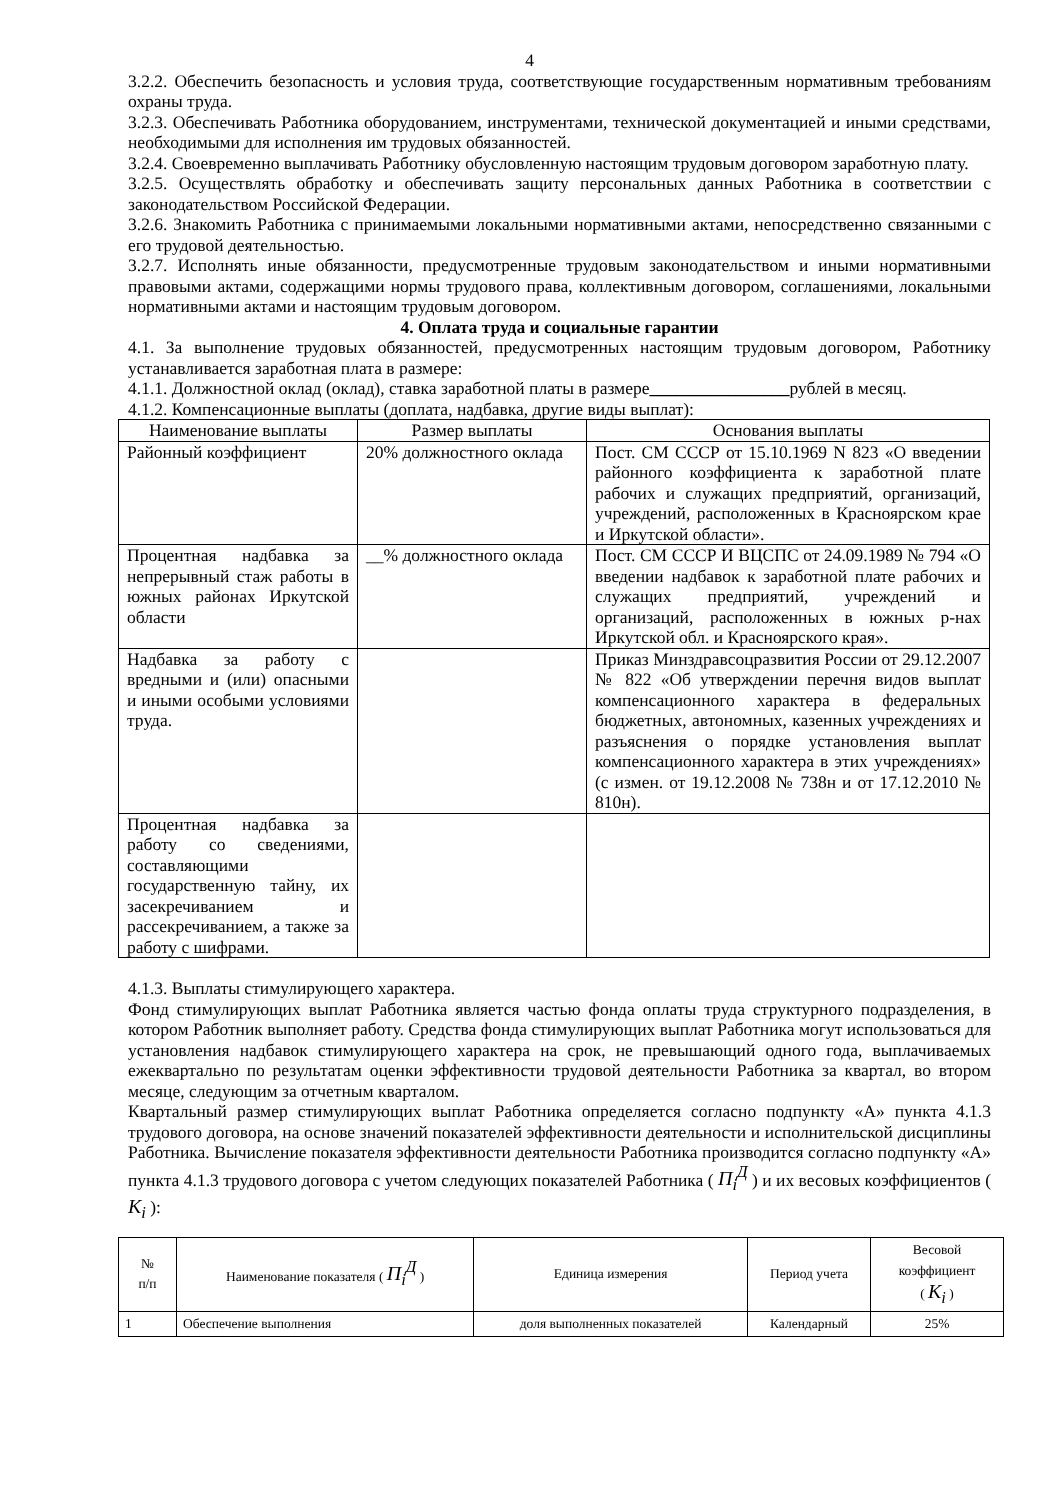4
3.2.2. Обеспечить безопасность и условия труда, соответствующие государственным нормативным требованиям охраны труда.
3.2.3. Обеспечивать Работника оборудованием, инструментами, технической документацией и иными средствами, необходимыми для исполнения им трудовых обязанностей.
3.2.4. Своевременно выплачивать Работнику обусловленную настоящим трудовым договором заработную плату.
3.2.5. Осуществлять обработку и обеспечивать защиту персональных данных Работника в соответствии с законодательством Российской Федерации.
3.2.6. Знакомить Работника с принимаемыми локальными нормативными актами, непосредственно связанными с его трудовой деятельностью.
3.2.7. Исполнять иные обязанности, предусмотренные трудовым законодательством и иными нормативными правовыми актами, содержащими нормы трудового права, коллективным договором, соглашениями, локальными нормативными актами и настоящим трудовым договором.
4. Оплата труда и социальные гарантии
4.1. За выполнение трудовых обязанностей, предусмотренных настоящим трудовым договором, Работнику устанавливается заработная плата в размере:
4.1.1. Должностной оклад (оклад), ставка заработной платы в размере________________рублей в месяц.
4.1.2. Компенсационные выплаты (доплата, надбавка, другие виды выплат):
| Наименование выплаты | Размер выплаты | Основания выплаты |
| --- | --- | --- |
| Районный коэффициент | 20% должностного оклада | Пост. СМ СССР от 15.10.1969 N 823 «О введении районного коэффициента к заработной плате рабочих и служащих предприятий, организаций, учреждений, расположенных в Красноярском крае и Иркутской области». |
| Процентная надбавка за непрерывный стаж работы в южных районах Иркутской области | __% должностного оклада | Пост. СМ СССР И ВЦСПС от 24.09.1989 № 794 «О введении надбавок к заработной плате рабочих и служащих предприятий, учреждений и организаций, расположенных в южных р-нах Иркутской обл. и Красноярского края». |
| Надбавка за работу с вредными и (или) опасными и иными особыми условиями труда. | | Приказ Минздравсоцразвития России от 29.12.2007 № 822 «Об утверждении перечня видов выплат компенсационного характера в федеральных бюджетных, автономных, казенных учреждениях и разъяснения о порядке установления выплат компенсационного характера в этих учреждениях» (с измен. от 19.12.2008 № 738н и от 17.12.2010 № 810н). |
| Процентная надбавка за работу со сведениями, составляющими государственную тайну, их засекречиванием и рассекречиванием, а также за работу с шифрами. | | |
4.1.3. Выплаты стимулирующего характера.
Фонд стимулирующих выплат Работника является частью фонда оплаты труда структурного подразделения, в котором Работник выполняет работу. Средства фонда стимулирующих выплат Работника могут использоваться для установления надбавок стимулирующего характера на срок, не превышающий одного года, выплачиваемых ежеквартально по результатам оценки эффективности трудовой деятельности Работника за квартал, во втором месяце, следующим за отчетным кварталом.
Квартальный размер стимулирующих выплат Работника определяется согласно подпункту «А» пункта 4.1.3 трудового договора, на основе значений показателей эффективности деятельности и исполнительской дисциплины Работника. Вычисление показателя эффективности деятельности Работника производится согласно подпункту «А» пункта 4.1.3 трудового договора с учетом следующих показателей Работника ( П<sub>i</sub><sup>Д</sup> ) и их весовых коэффициентов ( К<sub>i</sub> ):
| № п/п | Наименование показателя ( П<sub>i</sub><sup>Д</sup> ) | Единица измерения | Период учета | Весовой коэффициент ( К<sub>i</sub> ) |
| --- | --- | --- | --- | --- |
| 1 | Обеспечение выполнения | доля выполненных показателей | Календарный | 25% |